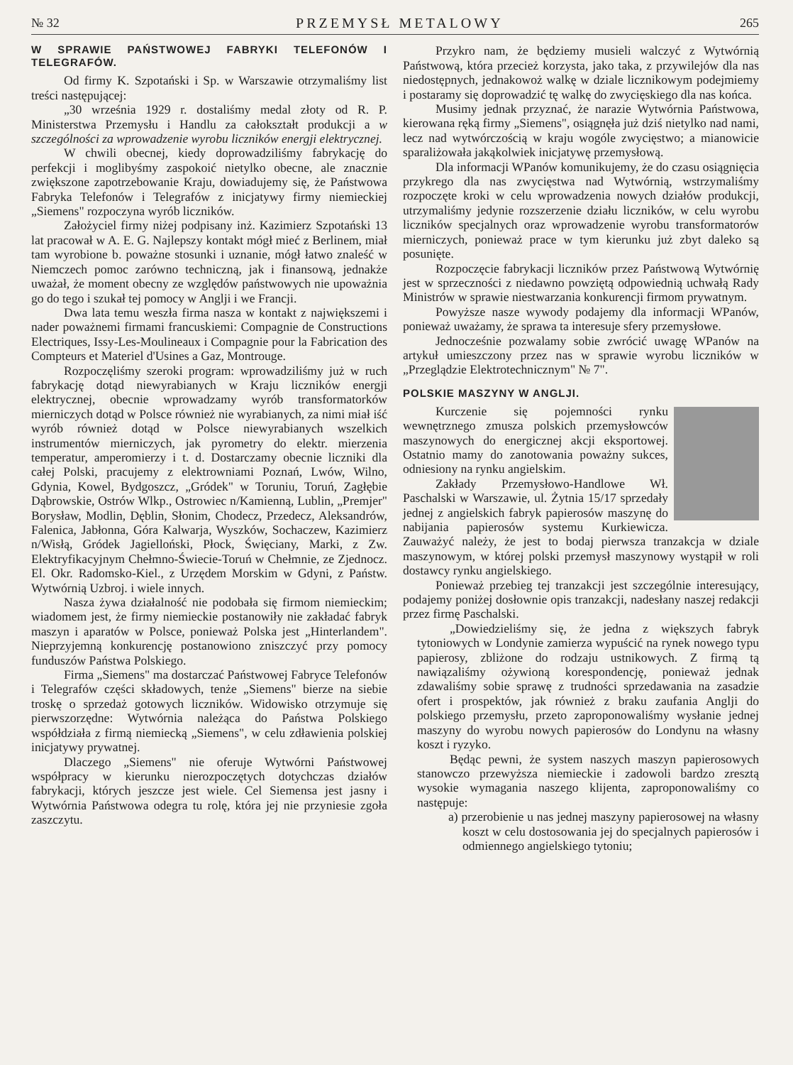№ 32 PRZEMYSŁ METALOWY 265
W SPRAWIE PAŃSTWOWEJ FABRYKI TELEFONÓW I TELEGRAFÓW.
Od firmy K. Szpotański i Sp. w Warszawie otrzymaliśmy list treści następującej:
„30 września 1929 r. dostaliśmy medal złoty od R. P. Ministerstwa Przemysłu i Handlu za całokształt produkcji a w szczególności za wprowadzenie wyrobu liczników energji elektrycznej.
W chwili obecnej, kiedy doprowadziliśmy fabrykację do perfekcji i moglibyśmy zaspokoić nietylko obecne, ale znacznie zwiększone zapotrzebowanie Kraju, dowiadujemy się, że Państwowa Fabryka Telefonów i Telegrafów z inicjatywy firmy niemieckiej „Siemens" rozpoczyna wyrób liczników.
Założyciel firmy niżej podpisany inż. Kazimierz Szpotański 13 lat pracował w A. E. G. Najlepszy kontakt mógł mieć z Berlinem, miał tam wyrobione b. poważne stosunki i uznanie, mógł łatwo znaleść w Niemczech pomoc zarówno techniczną, jak i finansową, jednakże uważał, że moment obecny ze względów państwowych nie upoważnia go do tego i szukał tej pomocy w Anglji i we Francji.
Dwa lata temu weszła firma nasza w kontakt z największemi i nader poważnemi firmami francuskiemi: Compagnie de Constructions Electriques, Issy-Les-Moulineaux i Compagnie pour la Fabrication des Compteurs et Materiel d'Usines a Gaz, Montrouge.
Rozpoczęliśmy szeroki program: wprowadziliśmy już w ruch fabrykację dotąd niewyrabianych w Kraju liczników energji elektrycznej, obecnie wprowadzamy wyrób transformatorków mierniczych dotąd w Polsce również nie wyrabianych, za nimi miał iść wyrób również dotąd w Polsce niewyrabianych wszelkich instrumentów mierniczych, jak pyrometry do elektr. mierzenia temperatur, amperomierzy i t. d. Dostarczamy obecnie liczniki dla całej Polski, pracujemy z elektrowniami Poznań, Lwów, Wilno, Gdynia, Kowel, Bydgoszcz, „Gródek" w Toruniu, Toruń, Zagłębie Dąbrowskie, Ostrów Wlkp., Ostrowiec n/Kamienną, Lublin, „Premjer" Borysław, Modlin, Dęblin, Słonim, Chodecz, Przedecz, Aleksandrów, Falenica, Jabłonna, Góra Kalwarja, Wyszków, Sochaczew, Kazimierz n/Wisłą, Gródek Jagielloński, Płock, Święciany, Marki, z Zw. Elektryfikacyjnym Chełmno-Świecie-Toruń w Chełmnie, ze Zjednocz. El. Okr. Radomsko-Kiel., z Urzędem Morskim w Gdyni, z Państw. Wytwórnią Uzbroj. i wiele innych.
Nasza żywa działalność nie podobała się firmom niemieckim; wiadomem jest, że firmy niemieckie postanowiły nie zakładać fabryk maszyn i aparatów w Polsce, ponieważ Polska jest „Hinterlandem". Nieprzyjemną konkurencję postanowiono zniszczyć przy pomocy funduszów Państwa Polskiego.
Firma „Siemens" ma dostarczać Państwowej Fabryce Telefonów i Telegrafów części składowych, tenże „Siemens" bierze na siebie troskę o sprzedaż gotowych liczników. Widowisko otrzymuje się pierwszorzędne: Wytwórnia należąca do Państwa Polskiego współdziała z firmą niemiecką „Siemens", w celu zdławienia polskiej inicjatywy prywatnej.
Dlaczego „Siemens" nie oferuje Wytwórni Państwowej współpracy w kierunku nierozpoczętych dotychczas działów fabrykacji, których jeszcze jest wiele. Cel Siemensa jest jasny i Wytwórnia Państwowa odegra tu rolę, która jej nie przyniesie zgoła zaszczytu.
Przykro nam, że będziemy musieli walczyć z Wytwórnią Państwową, która przecież korzysta, jako taka, z przywilejów dla nas niedostępnych, jednakowoż walkę w dziale licznikowym podejmiemy i postaramy się doprowadzić tę walkę do zwycięskiego dla nas końca.
Musimy jednak przyznać, że narazie Wytwórnia Państwowa, kierowana ręką firmy „Siemens", osiągnęła już dziś nietylko nad nami, lecz nad wytwórczością w kraju wogóle zwycięstwo; a mianowicie sparaliżowała jakąkolwiek inicjatywę przemysłową.
Dla informacji WPanów komunikujemy, że do czasu osiągnięcia przykrego dla nas zwycięstwa nad Wytwórnią, wstrzymaliśmy rozpoczęte kroki w celu wprowadzenia nowych działów produkcji, utrzymaliśmy jedynie rozszerzenie działu liczników, w celu wyrobu liczników specjalnych oraz wprowadzenie wyrobu transformatorów mierniczych, ponieważ prace w tym kierunku już zbyt daleko są posunięte.
Rozpoczęcie fabrykacji liczników przez Państwową Wytwórnię jest w sprzeczności z niedawno powziętą odpowiednią uchwałą Rady Ministrów w sprawie niestwarzania konkurencji firmom prywatnym.
Powyższe nasze wywody podajemy dla informacji WPanów, ponieważ uważamy, że sprawa ta interesuje sfery przemysłowe.
Jednocześnie pozwalamy sobie zwrócić uwagę WPanów na artykuł umieszczony przez nas w sprawie wyrobu liczników w „Przeglądzie Elektrotechnicznym" № 7".
POLSKIE MASZYNY W ANGLJI.
Kurczenie się pojemności rynku wewnętrznego zmusza polskich przemysłowców maszynowych do energicznej akcji eksportowej. Ostatnio mamy do zanotowania poważny sukces, odniesiony na rynku angielskim.
Zakłady Przemysłowo-Handlowe Wł. Paschalski w Warszawie, ul. Żytnia 15/17 sprzedały jednej z angielskich fabryk papierosów maszynę do nabijania papierosów systemu Kurkiewicza. Zauważyć należy, że jest to bodaj pierwsza tranzakcja w dziale maszynowym, w której polski przemysł maszynowy wystąpił w roli dostawcy rynku angielskiego.
Ponieważ przebieg tej tranzakcji jest szczególnie interesujący, podajemy poniżej dosłownie opis tranzakcji, nadesłany naszej redakcji przez firmę Paschalski.
„Dowiedzieliśmy się, że jedna z większych fabryk tytoniowych w Londynie zamierza wypuścić na rynek nowego typu papierosy, zbliżone do rodzaju ustnikowych. Z firmą tą nawiązaliśmy ożywioną korespondencję, ponieważ jednak zdawaliśmy sobie sprawę z trudności sprzedawania na zasadzie ofert i prospektów, jak również z braku zaufania Anglji do polskiego przemysłu, przeto zaproponowaliśmy wysłanie jednej maszyny do wyrobu nowych papierosów do Londynu na własny koszt i ryzyko.
Będąc pewni, że system naszych maszyn papierosowych stanowczo przewyższa niemieckie i zadowoli bardzo zresztą wysokie wymagania naszego klijenta, zaproponowaliśmy co następuje:
a) przerobienie u nas jednej maszyny papierosowej na własny koszt w celu dostosowania jej do specjalnych papierosów i odmiennego angielskiego tytoniu;